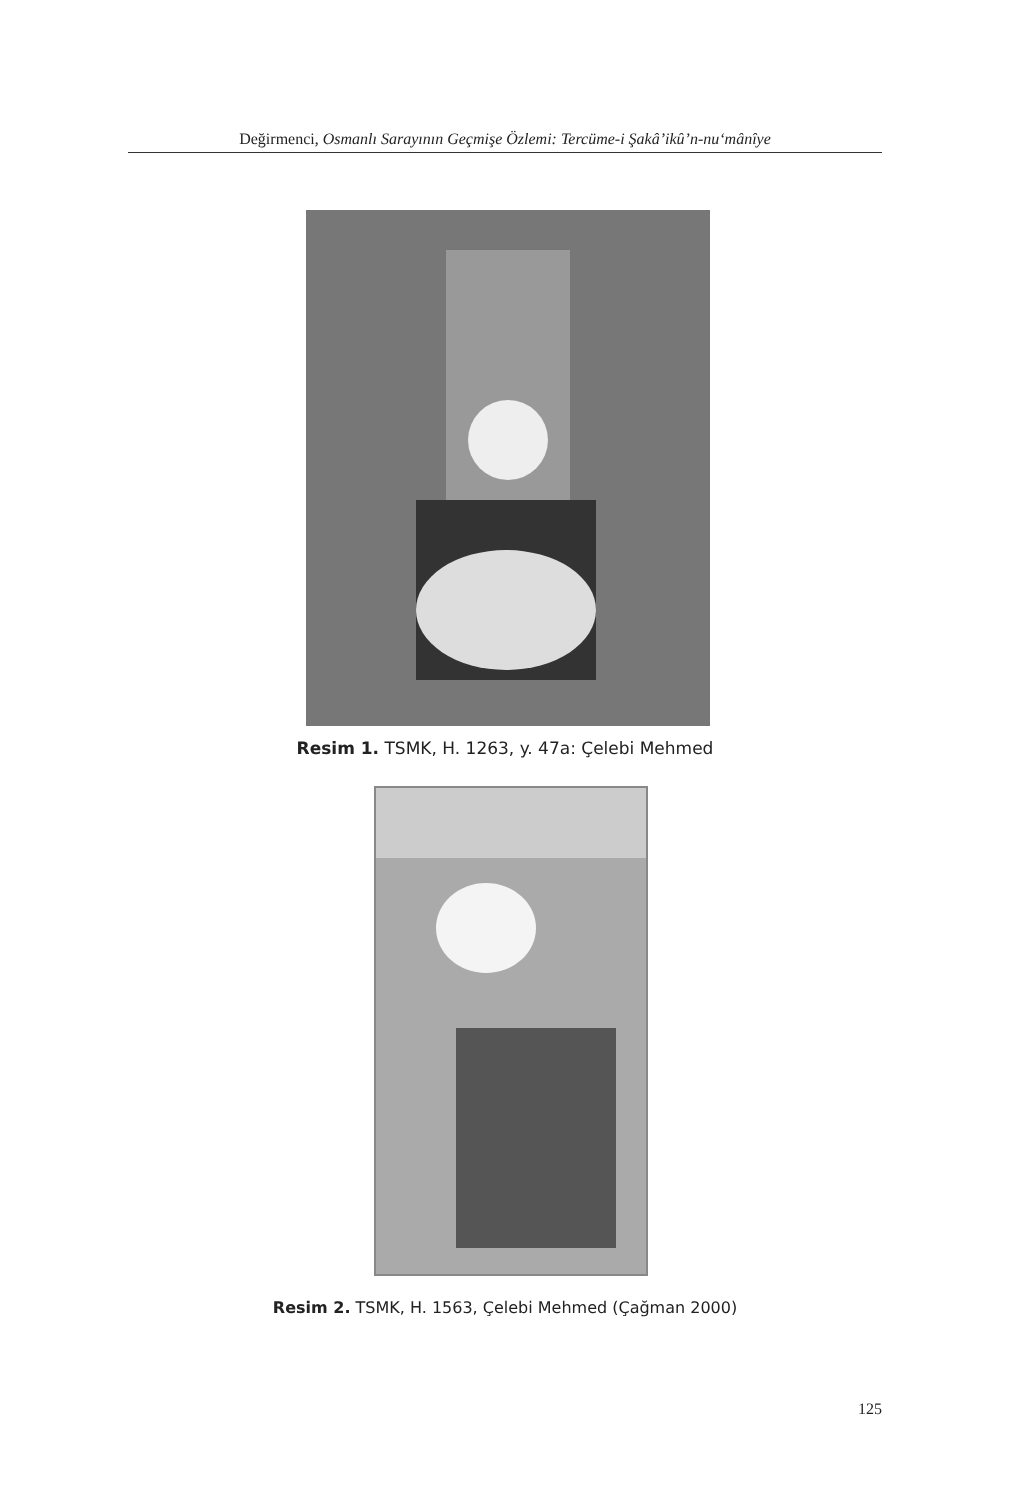Değirmenci, Osmanlı Sarayının Geçmişe Özlemi: Tercüme-i Şakâ’ikû’n-nu‘mânîye
Resim 1. TSMK, H. 1263, y. 47a: Çelebi Mehmed
Resim 2. TSMK, H. 1563, Çelebi Mehmed (Çağman 2000)
125